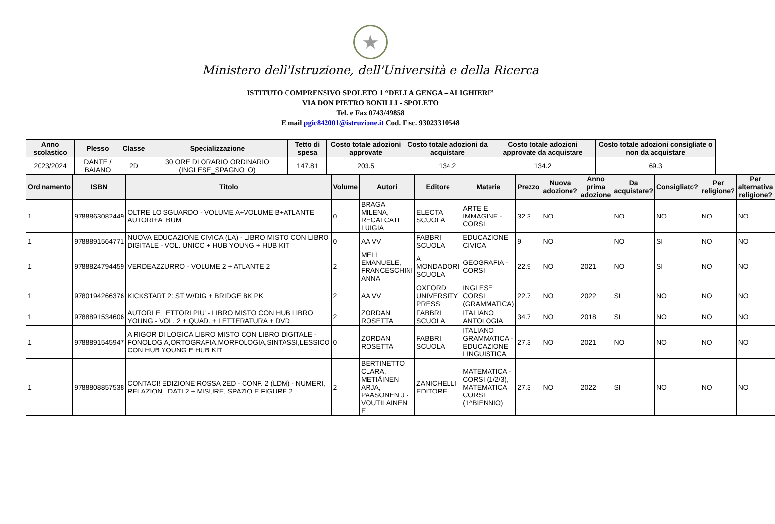★
Ministero dell'Istruzione, dell'Università e della Ricerca
ISTITUTO COMPRENSIVO SPOLETO 1 “DELLA GENGA – ALIGHIERI”
VIA DON PIETRO BONILLI - SPOLETO
Tel. e Fax 0743/49858
E mail pgic842001@istruzione.it Cod. Fisc. 93023310548
| Anno scolastico | Plesso | Classe | Specializzazione | Tetto di spesa | Costo totale adozioni approvate | Costo totale adozioni da acquistare | Costo totale adozioni approvate da acquistare | Costo totale adozioni consigliate o non da acquistare |
| --- | --- | --- | --- | --- | --- | --- | --- | --- |
| 2023/2024 | DANTE / BAIANO | 2D | 30 ORE DI ORARIO ORDINARIO (INGLESE_SPAGNOLO) | 147.81 | 203.5 | 134.2 | 134.2 | 69.3 |
| Ordinamento | ISBN | Titolo | Volume | Autori | Editore | Materie | Prezzo | Nuova adozione? | Anno prima adozione | Da acquistare? | Consigliato? | Per religione? | Per alternativa religione? |
| --- | --- | --- | --- | --- | --- | --- | --- | --- | --- | --- | --- | --- | --- |
| 1 | 9788863082449 | OLTRE LO SGUARDO - VOLUME A+VOLUME B+ATLANTE AUTORI+ALBUM | 0 | BRAGA MILENA, RECALCATI LUIGIA | ELECTA SCUOLA | ARTE E IMMAGINE - CORSI | 32.3 | NO | | NO | NO | NO | NO |
| 1 | 9788891564771 | NUOVA EDUCAZIONE CIVICA (LA) - LIBRO MISTO CON LIBRO DIGITALE - VOL. UNICO + HUB YOUNG + HUB KIT | 0 | AA VV | FABBRI SCUOLA | EDUCAZIONE CIVICA | 9 | NO | | NO | SI | NO | NO |
| 1 | 9788824794459 | VERDEAZZURRO - VOLUME 2 + ATLANTE 2 | 2 | MELI EMANUELE, FRANCESCHINI ANNA | A. MONDADORI SCUOLA | GEOGRAFIA - CORSI | 22.9 | NO | 2021 | NO | SI | NO | NO |
| 1 | 9780194266376 | KICKSTART 2: ST W/DIG + BRIDGE BK PK | 2 | AA VV | OXFORD UNIVERSITY PRESS | INGLESE CORSI (GRAMMATICA) | 22.7 | NO | 2022 | SI | NO | NO | NO |
| 1 | 9788891534606 | AUTORI E LETTORI PIU' - LIBRO MISTO CON HUB LIBRO YOUNG - VOL. 2 + QUAD. + LETTERATURA + DVD | 2 | ZORDAN ROSETTA | FABBRI SCUOLA | ITALIANO ANTOLOGIA | 34.7 | NO | 2018 | SI | NO | NO | NO |
| 1 | 9788891545947 | A RIGOR DI LOGICA LIBRO MISTO CON LIBRO DIGITALE - FONOLOGIA,ORTOGRAFIA,MORFOLOGIA,SINTASSI,LESSICO CON HUB YOUNG E HUB KIT | 0 | ZORDAN ROSETTA | FABBRI SCUOLA | ITALIANO GRAMMATICA - EDUCAZIONE LINGUISTICA | 27.3 | NO | 2021 | NO | NO | NO | NO |
| 1 | 9788808857538 | CONTACI! EDIZIONE ROSSA 2ED - CONF. 2 (LDM) - NUMERI, RELAZIONI, DATI 2 + MISURE, SPAZIO E FIGURE 2 | 2 | BERTINETTO CLARA, METIÄINEN ARJA, PAASONEN J - VOUTILAINEN E | ZANICHELLI EDITORE | MATEMATICA - CORSI (1/2/3), MATEMATICA CORSI (1^BIENNIO) | 27.3 | NO | 2022 | SI | NO | NO | NO |